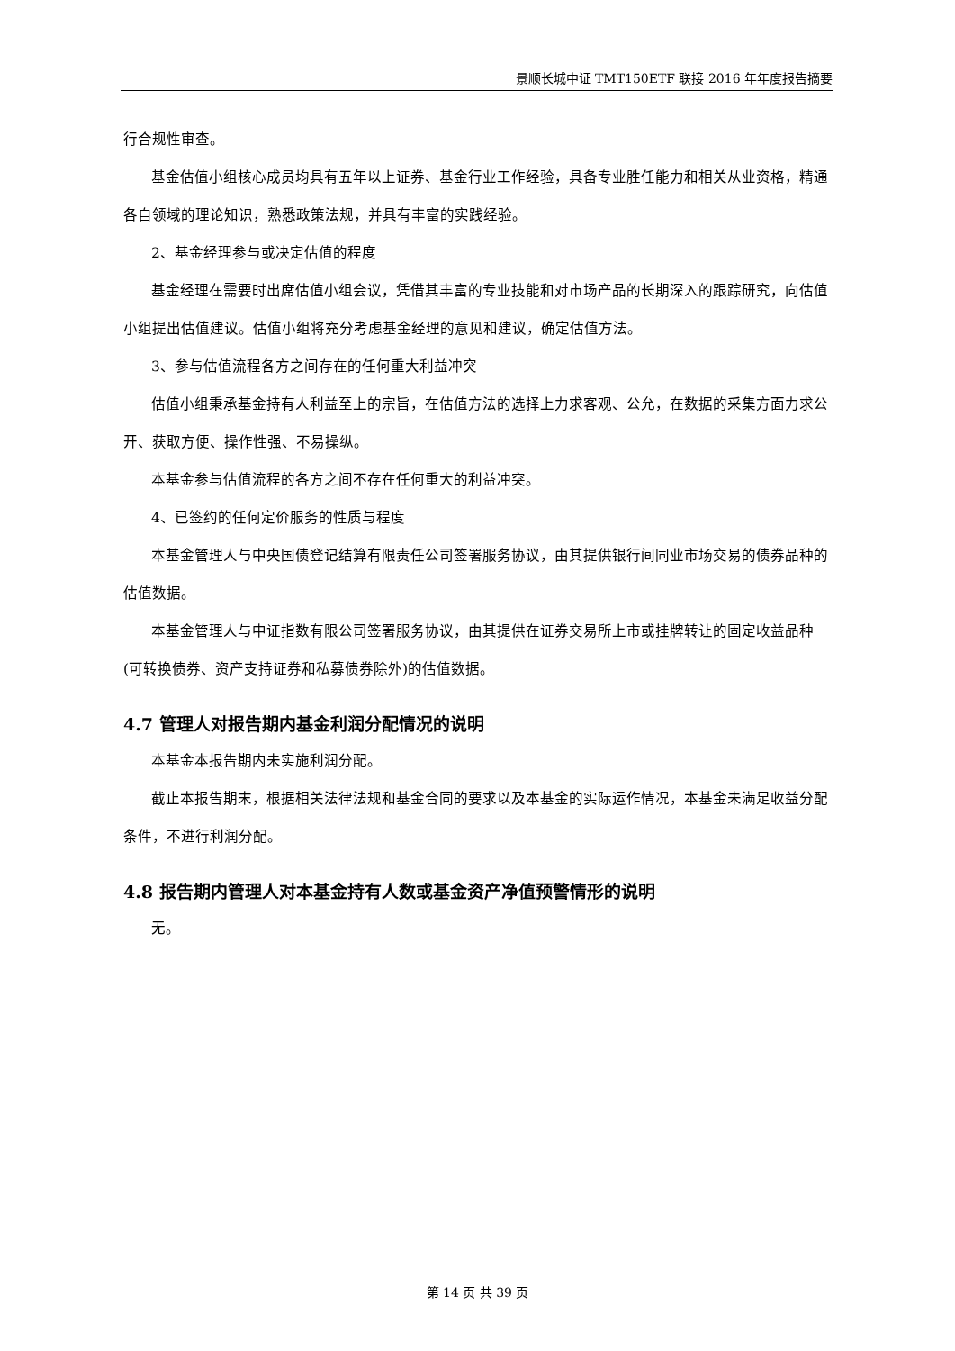景顺长城中证 TMT150ETF 联接 2016 年年度报告摘要
行合规性审查。
基金估值小组核心成员均具有五年以上证券、基金行业工作经验，具备专业胜任能力和相关从业资格，精通各自领域的理论知识，熟悉政策法规，并具有丰富的实践经验。
2、基金经理参与或决定估值的程度
基金经理在需要时出席估值小组会议，凭借其丰富的专业技能和对市场产品的长期深入的跟踪研究，向估值小组提出估值建议。估值小组将充分考虑基金经理的意见和建议，确定估值方法。
3、参与估值流程各方之间存在的任何重大利益冲突
估值小组秉承基金持有人利益至上的宗旨，在估值方法的选择上力求客观、公允，在数据的采集方面力求公开、获取方便、操作性强、不易操纵。
本基金参与估值流程的各方之间不存在任何重大的利益冲突。
4、已签约的任何定价服务的性质与程度
本基金管理人与中央国债登记结算有限责任公司签署服务协议，由其提供银行间同业市场交易的债券品种的估值数据。
本基金管理人与中证指数有限公司签署服务协议，由其提供在证券交易所上市或挂牌转让的固定收益品种(可转换债券、资产支持证券和私募债券除外)的估值数据。
4.7 管理人对报告期内基金利润分配情况的说明
本基金本报告期内未实施利润分配。
截止本报告期末，根据相关法律法规和基金合同的要求以及本基金的实际运作情况，本基金未满足收益分配条件，不进行利润分配。
4.8 报告期内管理人对本基金持有人数或基金资产净值预警情形的说明
无。
第 14 页 共 39 页